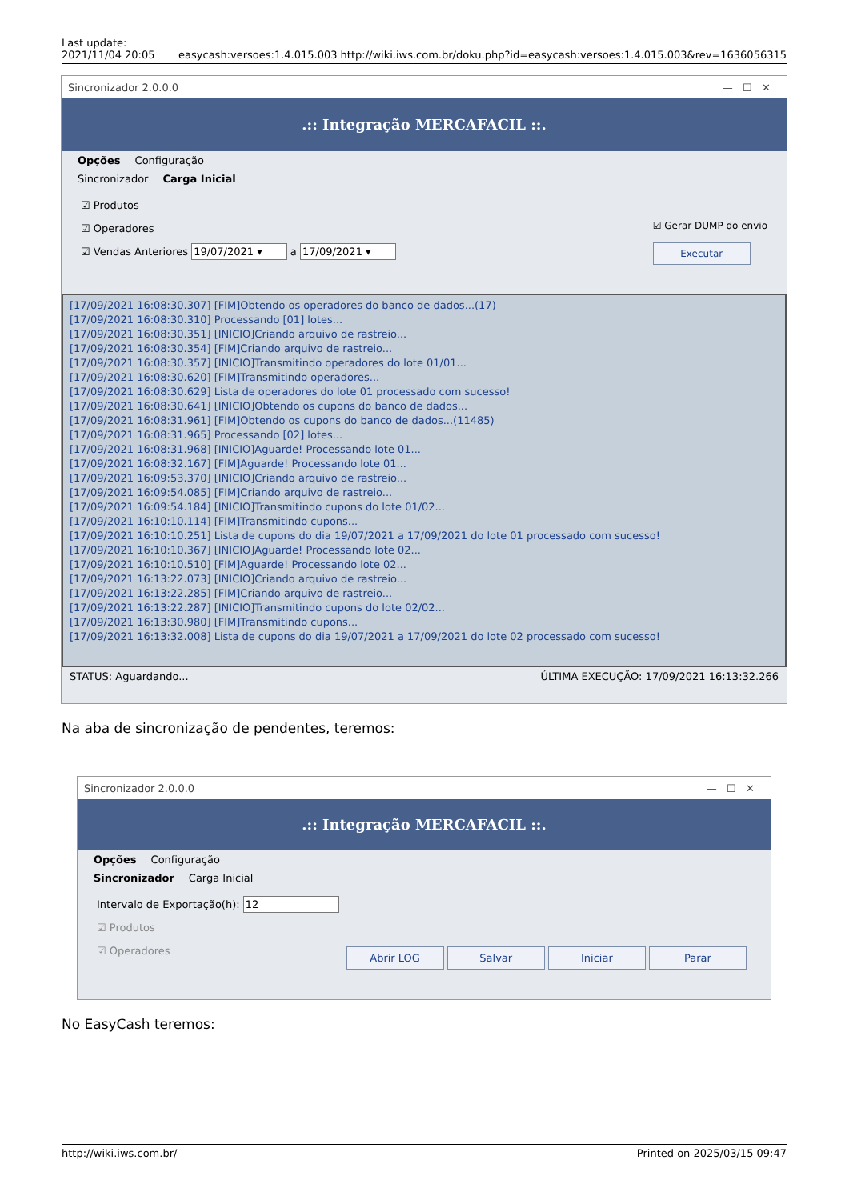Last update:
2021/11/04 20:05
easycash:versoes:1.4.015.003 http://wiki.iws.com.br/doku.php?id=easycash:versoes:1.4.015.003&rev=1636056315
Sincronizador 2.0.0.0 — ☐ ✕
.:: Integração MERCAFACIL ::.
Opções Configuração
Sincronizador Carga Inicial
☑ Produtos
☑ Operadores
☑ Vendas Anteriores 19/07/2021 ▾ a 17/09/2021 ▾
☑ Gerar DUMP do envio
Executar
[17/09/2021 16:08:30.307] [FIM]Obtendo os operadores do banco de dados...(17)
[17/09/2021 16:08:30.310] Processando [01] lotes...
[17/09/2021 16:08:30.351] [INICIO]Criando arquivo de rastreio...
[17/09/2021 16:08:30.354] [FIM]Criando arquivo de rastreio...
[17/09/2021 16:08:30.357] [INICIO]Transmitindo operadores do lote 01/01...
[17/09/2021 16:08:30.620] [FIM]Transmitindo operadores...
[17/09/2021 16:08:30.629] Lista de operadores do lote 01 processado com sucesso!
[17/09/2021 16:08:30.641] [INICIO]Obtendo os cupons do banco de dados...
[17/09/2021 16:08:31.961] [FIM]Obtendo os cupons do banco de dados...(11485)
[17/09/2021 16:08:31.965] Processando [02] lotes...
[17/09/2021 16:08:31.968] [INICIO]Aguarde! Processando lote 01...
[17/09/2021 16:08:32.167] [FIM]Aguarde! Processando lote 01...
[17/09/2021 16:09:53.370] [INICIO]Criando arquivo de rastreio...
[17/09/2021 16:09:54.085] [FIM]Criando arquivo de rastreio...
[17/09/2021 16:09:54.184] [INICIO]Transmitindo cupons do lote 01/02...
[17/09/2021 16:10:10.114] [FIM]Transmitindo cupons...
[17/09/2021 16:10:10.251] Lista de cupons do dia 19/07/2021 a 17/09/2021 do lote 01 processado com sucesso!
[17/09/2021 16:10:10.367] [INICIO]Aguarde! Processando lote 02...
[17/09/2021 16:10:10.510] [FIM]Aguarde! Processando lote 02...
[17/09/2021 16:13:22.073] [INICIO]Criando arquivo de rastreio...
[17/09/2021 16:13:22.285] [FIM]Criando arquivo de rastreio...
[17/09/2021 16:13:22.287] [INICIO]Transmitindo cupons do lote 02/02...
[17/09/2021 16:13:30.980] [FIM]Transmitindo cupons...
[17/09/2021 16:13:32.008] Lista de cupons do dia 19/07/2021 a 17/09/2021 do lote 02 processado com sucesso!
STATUS: Aguardando... ÚLTIMA EXECUÇÃO: 17/09/2021 16:13:32.266
Na aba de sincronização de pendentes, teremos:
Sincronizador 2.0.0.0 — ☐ ✕
.:: Integração MERCAFACIL ::.
Opções Configuração
Sincronizador Carga Inicial
Intervalo de Exportação(h): 12
☑ Produtos
☑ Operadores
Abrir LOG Salvar Iniciar Parar
No EasyCash teremos:
http://wiki.iws.com.br/ Printed on 2025/03/15 09:47